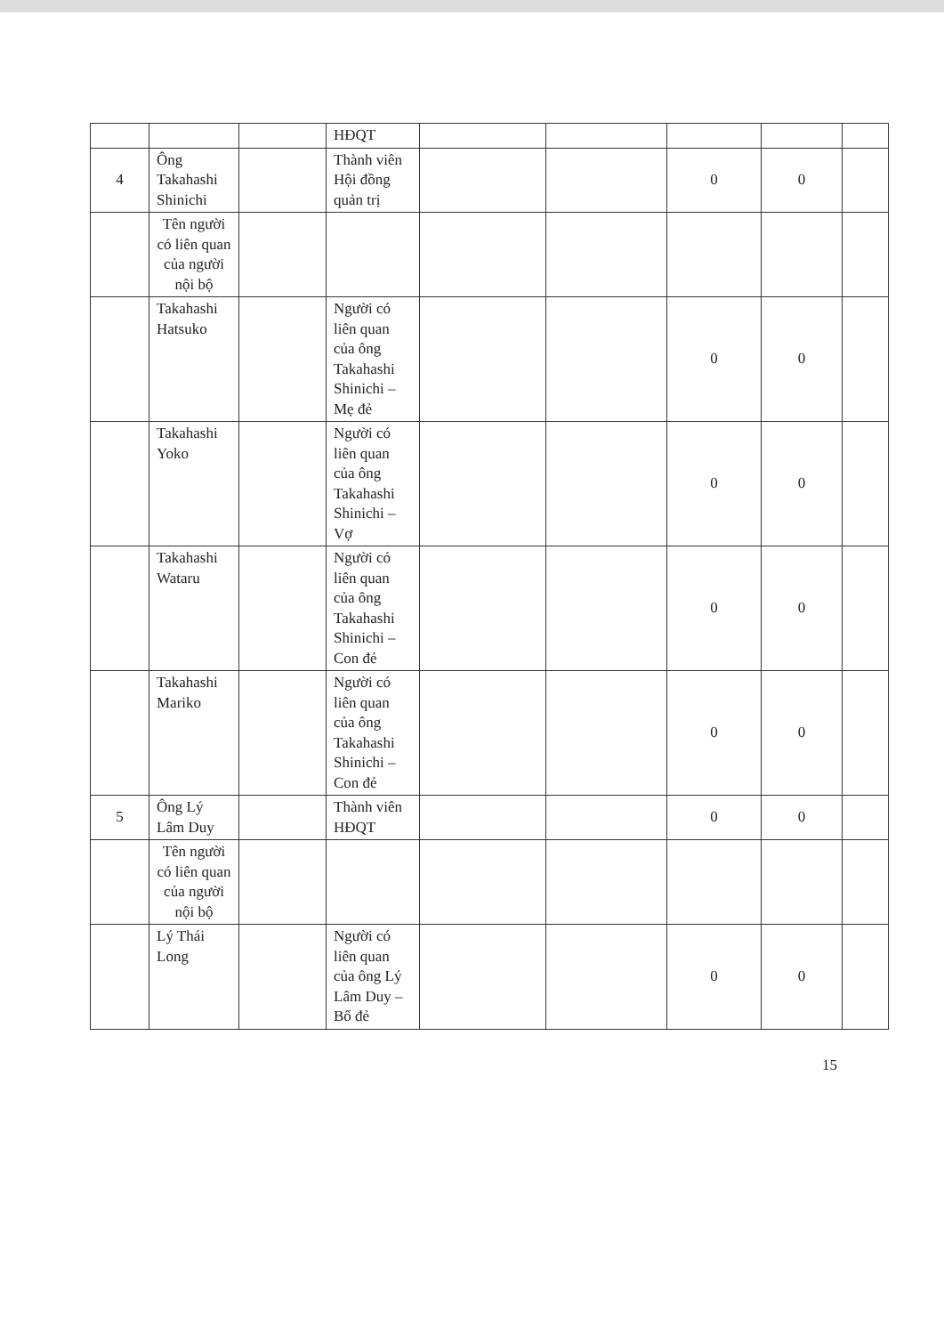| | | | HĐQT | | | | | |
| 4 | Ông Takahashi Shinichi | | Thành viên Hội đồng quản trị | | | 0 | 0 | |
| | Tên người có liên quan của người nội bộ | | | | | | | |
| | Takahashi Hatsuko | | Người có liên quan của ông Takahashi Shinichi – Mẹ đẻ | | | 0 | 0 | |
| | Takahashi Yoko | | Người có liên quan của ông Takahashi Shinichi – Vợ | | | 0 | 0 | |
| | Takahashi Wataru | | Người có liên quan của ông Takahashi Shinichi – Con đẻ | | | 0 | 0 | |
| | Takahashi Mariko | | Người có liên quan của ông Takahashi Shinichi – Con đẻ | | | 0 | 0 | |
| 5 | Ông Lý Lâm Duy | | Thành viên HĐQT | | | 0 | 0 | |
| | Tên người có liên quan của người nội bộ | | | | | | | |
| | Lý Thái Long | | Người có liên quan của ông Lý Lâm Duy – Bố đẻ | | | 0 | 0 | |
15